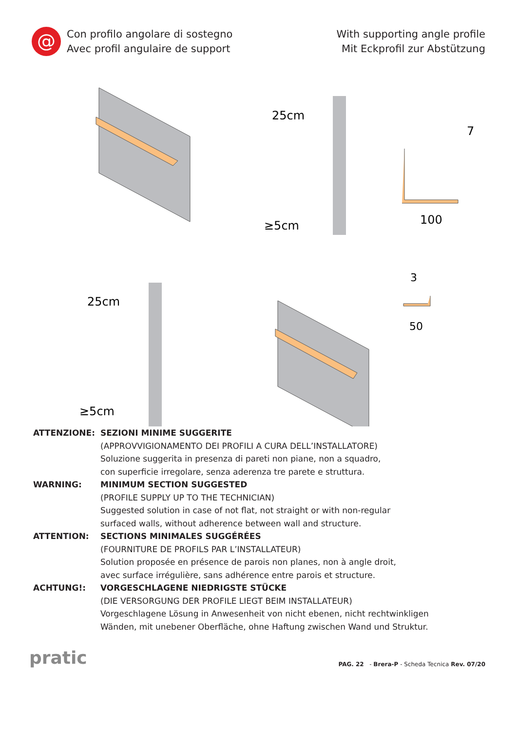@
Con profilo angolare di sostegno
Avec profil angulaire de support
With supporting angle profile
Mit Eckprofil zur Abstützung
25cm
≥5cm
100
7
25cm
≥5cm
3
50
ATTENZIONE:
SEZIONI MINIME SUGGERITE
(APPROVVIGIONAMENTO DEI PROFILI A CURA DELL’INSTALLATORE)
Soluzione suggerita in presenza di pareti non piane, non a squadro,
con superficie irregolare, senza aderenza tre parete e struttura.
WARNING:
MINIMUM SECTION SUGGESTED
(PROFILE SUPPLY UP TO THE TECHNICIAN)
Suggested solution in case of not flat, not straight or with non-regular
surfaced walls, without adherence between wall and structure.
ATTENTION:
SECTIONS MINIMALES SUGGÉRÉES
(FOURNITURE DE PROFILS PAR L’INSTALLATEUR)
Solution proposée en présence de parois non planes, non à angle droit,
avec surface irrégulière, sans adhérence entre parois et structure.
ACHTUNG!:
VORGESCHLAGENE NIEDRIGSTE STÜCKE
(DIE VERSORGUNG DER PROFILE LIEGT BEIM INSTALLATEUR)
Vorgeschlagene Lösung in Anwesenheit von nicht ebenen, nicht rechtwinkligen
Wänden, mit unebener Oberfläche, ohne Haftung zwischen Wand und Struktur.
pratic
PAG. 22 - Brera-P - Scheda Tecnica Rev. 07/20